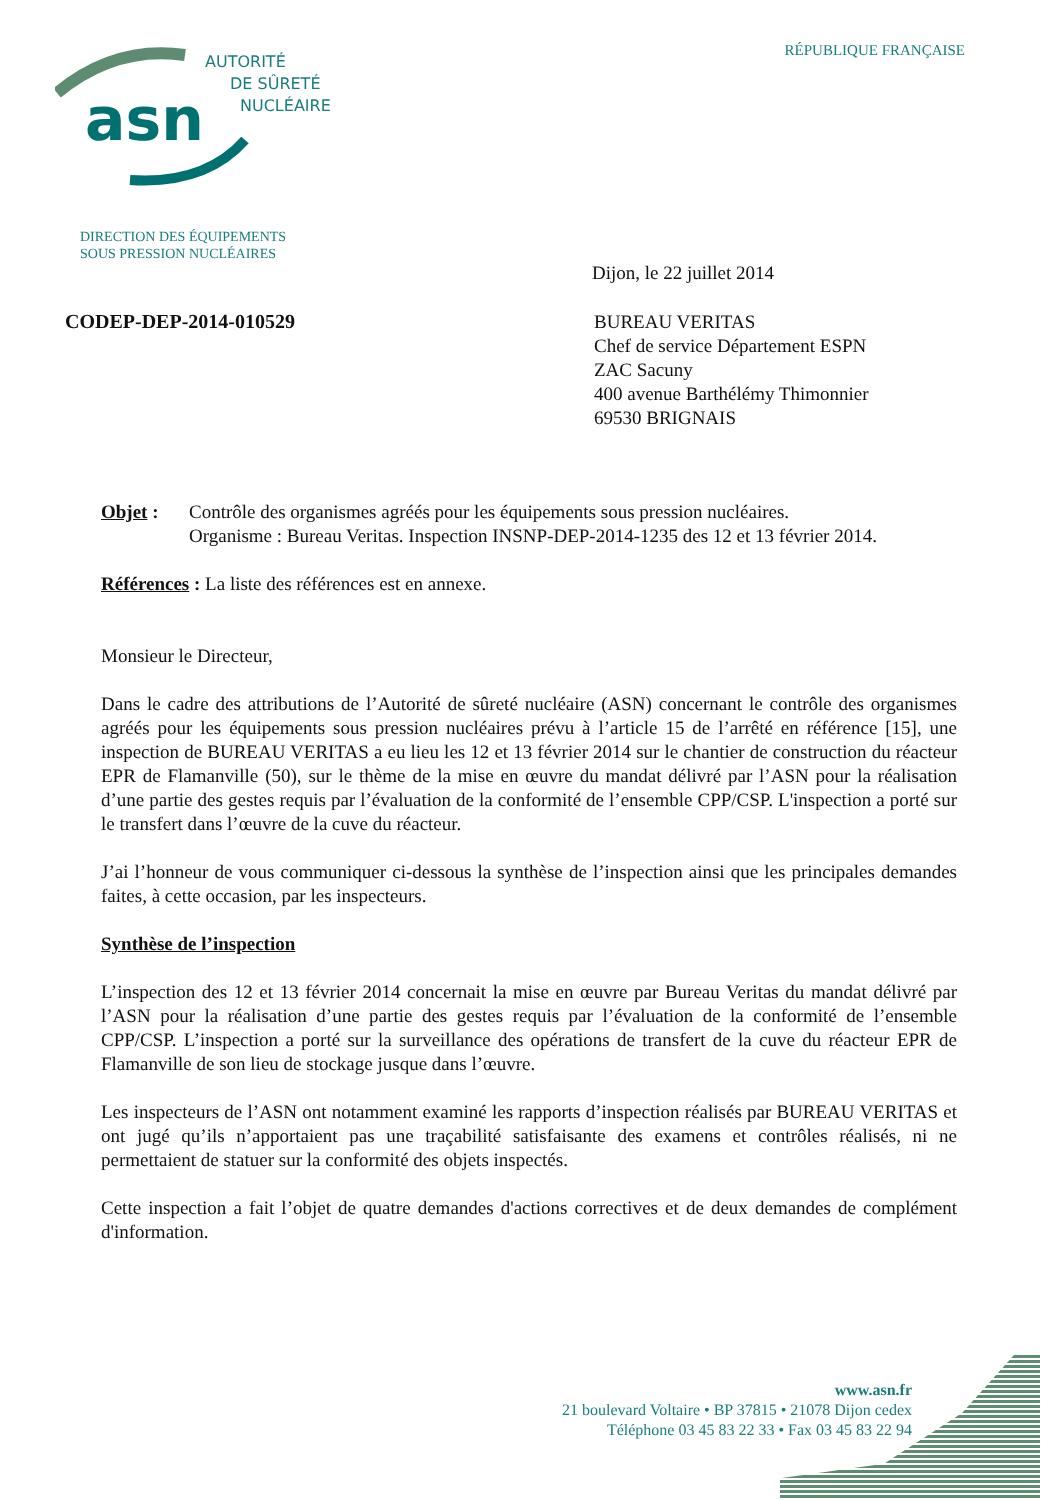RÉPUBLIQUE FRANÇAISE
asn
AUTORITÉ
DE SÛRETÉ
NUCLÉAIRE
DIRECTION DES ÉQUIPEMENTS
SOUS PRESSION NUCLÉAIRES
Dijon, le 22 juillet 2014
CODEP-DEP-2014-010529
BUREAU VERITAS
Chef de service Département ESPN
ZAC Sacuny
400 avenue Barthélémy Thimonnier
69530 BRIGNAIS
Objet : Contrôle des organismes agréés pour les équipements sous pression nucléaires.
Organisme : Bureau Veritas. Inspection INSNP-DEP-2014-1235 des 12 et 13 février 2014.
Références : La liste des références est en annexe.
Monsieur le Directeur,
Dans le cadre des attributions de l’Autorité de sûreté nucléaire (ASN) concernant le contrôle des organismes agréés pour les équipements sous pression nucléaires prévu à l’article 15 de l’arrêté en référence [15], une inspection de BUREAU VERITAS a eu lieu les 12 et 13 février 2014 sur le chantier de construction du réacteur EPR de Flamanville (50), sur le thème de la mise en œuvre du mandat délivré par l’ASN pour la réalisation d’une partie des gestes requis par l’évaluation de la conformité de l’ensemble CPP/CSP. L'inspection a porté sur le transfert dans l’œuvre de la cuve du réacteur.
J’ai l’honneur de vous communiquer ci-dessous la synthèse de l’inspection ainsi que les principales demandes faites, à cette occasion, par les inspecteurs.
Synthèse de l’inspection
L’inspection des 12 et 13 février 2014 concernait la mise en œuvre par Bureau Veritas du mandat délivré par l’ASN pour la réalisation d’une partie des gestes requis par l’évaluation de la conformité de l’ensemble CPP/CSP. L’inspection a porté sur la surveillance des opérations de transfert de la cuve du réacteur EPR de Flamanville de son lieu de stockage jusque dans l’œuvre.
Les inspecteurs de l’ASN ont notamment examiné les rapports d’inspection réalisés par BUREAU VERITAS et ont jugé qu’ils n’apportaient pas une traçabilité satisfaisante des examens et contrôles réalisés, ni ne permettaient de statuer sur la conformité des objets inspectés.
Cette inspection a fait l’objet de quatre demandes d'actions correctives et de deux demandes de complément d'information.
www.asn.fr
21 boulevard Voltaire • BP 37815 • 21078 Dijon cedex
Téléphone 03 45 83 22 33 • Fax 03 45 83 22 94